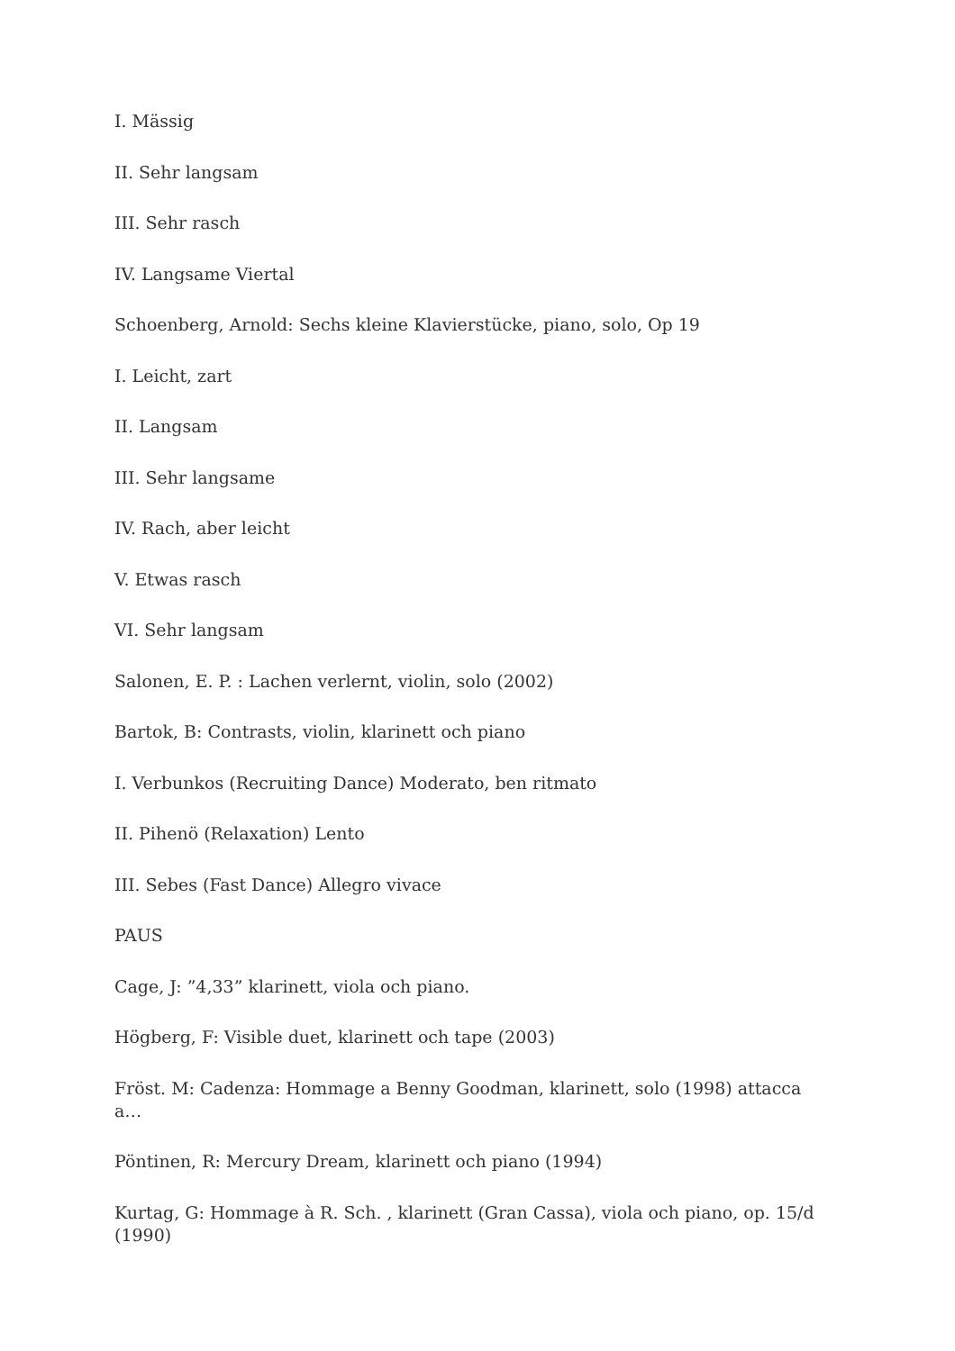I. Mässig
II. Sehr langsam
III. Sehr rasch
IV. Langsame Viertal
Schoenberg, Arnold: Sechs kleine Klavierstücke, piano, solo, Op 19
I. Leicht, zart
II. Langsam
III. Sehr langsame
IV. Rach, aber leicht
V. Etwas rasch
VI. Sehr langsam
Salonen, E. P. : Lachen verlernt, violin, solo (2002)
Bartok, B: Contrasts, violin, klarinett och piano
I. Verbunkos (Recruiting Dance) Moderato, ben ritmato
II. Pihenö (Relaxation) Lento
III. Sebes (Fast Dance) Allegro vivace
PAUS
Cage, J: ”4,33” klarinett, viola och piano.
Högberg, F: Visible duet, klarinett och tape (2003)
Fröst. M: Cadenza: Hommage a Benny Goodman, klarinett, solo (1998) attacca a…
Pöntinen, R: Mercury Dream, klarinett och piano (1994)
Kurtag, G: Hommage à R. Sch. , klarinett (Gran Cassa), viola och piano, op. 15/d (1990)